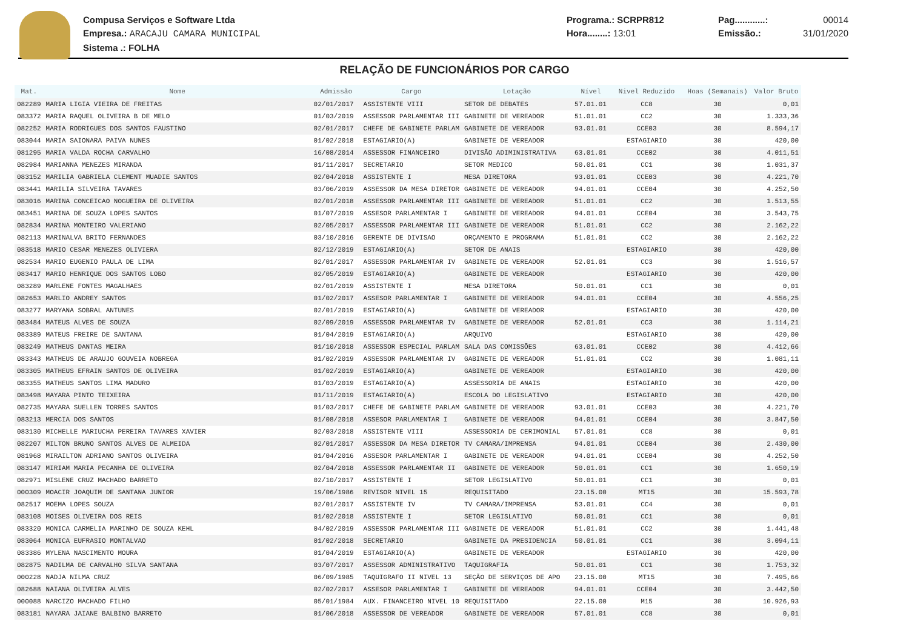Compusa Serviços e Software Ltda
Empresa.: ARACAJU CAMARA MUNICIPAL
Sistema .: FOLHA
Programa.: SCRPR812
Hora........: 13:01
Pag............: 00014
Emissão.: 31/01/2020
RELAÇÃO DE FUNCIONÁRIOS POR CARGO
| Mat. | Nome | Admissão | Cargo | Lotação | Nível | Nivel Reduzido | Hoas (Semanais) | Valor Bruto |
| --- | --- | --- | --- | --- | --- | --- | --- | --- |
| 082289 | MARIA LIGIA VIEIRA DE FREITAS | 02/01/2017 | ASSISTENTE VIII | SETOR DE DEBATES | 57.01.01 | CC8 | 30 | 0,01 |
| 083372 | MARIA RAQUEL OLIVEIRA B DE MELO | 01/03/2019 | ASSESSOR PARLAMENTAR III | GABINETE DE VEREADOR | 51.01.01 | CC2 | 30 | 1.333,36 |
| 082252 | MARIA RODRIGUES DOS SANTOS FAUSTINO | 02/01/2017 | CHEFE DE GABINETE PARLAM | GABINETE DE VEREADOR | 93.01.01 | CCE03 | 30 | 8.594,17 |
| 083044 | MARIA SAIONARA PAIVA NUNES | 01/02/2018 | ESTAGIARIO(A) | GABINETE DE VEREADOR | | ESTAGIARIO | 30 | 420,00 |
| 081295 | MARIA VALDA ROCHA CARVALHO | 16/08/2014 | ASSESSOR FINANCEIRO | DIVISÃO ADIMINISTRATIVA | 63.01.01 | CCE02 | 30 | 4.011,51 |
| 082984 | MARIANNA MENEZES MIRANDA | 01/11/2017 | SECRETARIO | SETOR MEDICO | 50.01.01 | CC1 | 30 | 1.031,37 |
| 083152 | MARILIA GABRIELA CLEMENT MUADIE SANTOS | 02/04/2018 | ASSISTENTE I | MESA DIRETORA | 93.01.01 | CCE03 | 30 | 4.221,70 |
| 083441 | MARILIA SILVEIRA TAVARES | 03/06/2019 | ASSESSOR DA MESA DIRETOR | GABINETE DE VEREADOR | 94.01.01 | CCE04 | 30 | 4.252,50 |
| 083016 | MARINA CONCEICAO NOGUEIRA DE OLIVEIRA | 02/01/2018 | ASSESSOR PARLAMENTAR III | GABINETE DE VEREADOR | 51.01.01 | CC2 | 30 | 1.513,55 |
| 083451 | MARINA DE SOUZA LOPES SANTOS | 01/07/2019 | ASSESOR PARLAMENTAR I | GABINETE DE VEREADOR | 94.01.01 | CCE04 | 30 | 3.543,75 |
| 082834 | MARINA MONTEIRO VALERIANO | 02/05/2017 | ASSESSOR PARLAMENTAR III | GABINETE DE VEREADOR | 51.01.01 | CC2 | 30 | 2.162,22 |
| 082113 | MARINALVA BRITO FERNANDES | 03/10/2016 | GERENTE DE DIVISAO | ORÇAMENTO E PROGRAMA | 51.01.01 | CC2 | 30 | 2.162,22 |
| 083518 | MARIO CESAR MENEZES OLIVIERA | 02/12/2019 | ESTAGIARIO(A) | SETOR DE ANAIS | | ESTAGIARIO | 30 | 420,00 |
| 082534 | MARIO EUGENIO PAULA DE LIMA | 02/01/2017 | ASSESSOR PARLAMENTAR IV | GABINETE DE VEREADOR | 52.01.01 | CC3 | 30 | 1.516,57 |
| 083417 | MARIO HENRIQUE DOS SANTOS LOBO | 02/05/2019 | ESTAGIARIO(A) | GABINETE DE VEREADOR | | ESTAGIARIO | 30 | 420,00 |
| 083289 | MARLENE FONTES MAGALHAES | 02/01/2019 | ASSISTENTE I | MESA DIRETORA | 50.01.01 | CC1 | 30 | 0,01 |
| 082653 | MARLIO ANDREY SANTOS | 01/02/2017 | ASSESOR PARLAMENTAR I | GABINETE DE VEREADOR | 94.01.01 | CCE04 | 30 | 4.556,25 |
| 083277 | MARYANA SOBRAL ANTUNES | 02/01/2019 | ESTAGIARIO(A) | GABINETE DE VEREADOR | | ESTAGIARIO | 30 | 420,00 |
| 083484 | MATEUS ALVES DE SOUZA | 02/09/2019 | ASSESSOR PARLAMENTAR IV | GABINETE DE VEREADOR | 52.01.01 | CC3 | 30 | 1.114,21 |
| 083389 | MATEUS FREIRE DE SANTANA | 01/04/2019 | ESTAGIARIO(A) | ARQUIVO | | ESTAGIARIO | 30 | 420,00 |
| 083249 | MATHEUS DANTAS MEIRA | 01/10/2018 | ASSESSOR ESPECIAL PARLAM | SALA DAS COMISSÕES | 63.01.01 | CCE02 | 30 | 4.412,66 |
| 083343 | MATHEUS DE ARAUJO GOUVEIA NOBREGA | 01/02/2019 | ASSESSOR PARLAMENTAR IV | GABINETE DE VEREADOR | 51.01.01 | CC2 | 30 | 1.081,11 |
| 083305 | MATHEUS EFRAIN SANTOS DE OLIVEIRA | 01/02/2019 | ESTAGIARIO(A) | GABINETE DE VEREADOR | | ESTAGIARIO | 30 | 420,00 |
| 083355 | MATHEUS SANTOS LIMA MADURO | 01/03/2019 | ESTAGIARIO(A) | ASSESSORIA DE ANAIS | | ESTAGIARIO | 30 | 420,00 |
| 083498 | MAYARA PINTO TEIXEIRA | 01/11/2019 | ESTAGIARIO(A) | ESCOLA DO LEGISLATIVO | | ESTAGIARIO | 30 | 420,00 |
| 082735 | MAYARA SUELLEN TORRES SANTOS | 01/03/2017 | CHEFE DE GABINETE PARLAM | GABINETE DE VEREADOR | 93.01.01 | CCE03 | 30 | 4.221,70 |
| 083213 | MERCIA DOS SANTOS | 01/08/2018 | ASSESOR PARLAMENTAR I | GABINETE DE VEREADOR | 94.01.01 | CCE04 | 30 | 3.847,50 |
| 083130 | MICHELLE MARIUCHA PEREIRA TAVARES XAVIER | 02/03/2018 | ASSISTENTE VIII | ASSESSORIA DE CERIMONIAL | 57.01.01 | CC8 | 30 | 0,01 |
| 082207 | MILTON BRUNO SANTOS ALVES DE ALMEIDA | 02/01/2017 | ASSESSOR DA MESA DIRETOR | TV CAMARA/IMPRENSA | 94.01.01 | CCE04 | 30 | 2.430,00 |
| 081968 | MIRAILTON ADRIANO SANTOS OLIVEIRA | 01/04/2016 | ASSESOR PARLAMENTAR I | GABINETE DE VEREADOR | 94.01.01 | CCE04 | 30 | 4.252,50 |
| 083147 | MIRIAM MARIA PECANHA DE OLIVEIRA | 02/04/2018 | ASSESSOR PARLAMENTAR II | GABINETE DE VEREADOR | 50.01.01 | CC1 | 30 | 1.650,19 |
| 082971 | MISLENE CRUZ MACHADO BARRETO | 02/10/2017 | ASSISTENTE I | SETOR LEGISLATIVO | 50.01.01 | CC1 | 30 | 0,01 |
| 000309 | MOACIR JOAQUIM DE SANTANA JUNIOR | 19/06/1986 | REVISOR NIVEL 15 | REQUISITADO | 23.15.00 | MT15 | 30 | 15.593,78 |
| 082517 | MOEMA LOPES SOUZA | 02/01/2017 | ASSISTENTE IV | TV CAMARA/IMPRENSA | 53.01.01 | CC4 | 30 | 0,01 |
| 083108 | MOISES OLIVEIRA DOS REIS | 01/02/2018 | ASSISTENTE I | SETOR LEGISLATIVO | 50.01.01 | CC1 | 30 | 0,01 |
| 083320 | MONICA CARMELIA MARINHO DE SOUZA KEHL | 04/02/2019 | ASSESSOR PARLAMENTAR III | GABINETE DE VEREADOR | 51.01.01 | CC2 | 30 | 1.441,48 |
| 083064 | MONICA EUFRASIO MONTALVAO | 01/02/2018 | SECRETARIO | GABINETE DA PRESIDENCIA | 50.01.01 | CC1 | 30 | 3.094,11 |
| 083386 | MYLENA NASCIMENTO MOURA | 01/04/2019 | ESTAGIARIO(A) | GABINETE DE VEREADOR | | ESTAGIARIO | 30 | 420,00 |
| 082875 | NADILMA DE CARVALHO SILVA SANTANA | 03/07/2017 | ASSESSOR ADMINISTRATIVO | TAQUIGRAFIA | 50.01.01 | CC1 | 30 | 1.753,32 |
| 000228 | NADJA NILMA CRUZ | 06/09/1985 | TAQUIGRAFO II NIVEL 13 | SEÇÃO DE SERVIÇOS DE APO | 23.15.00 | MT15 | 30 | 7.495,66 |
| 082688 | NAIANA OLIVEIRA ALVES | 02/02/2017 | ASSESOR PARLAMENTAR I | GABINETE DE VEREADOR | 94.01.01 | CCE04 | 30 | 3.442,50 |
| 000088 | NARCIZO MACHADO FILHO | 05/01/1984 | AUX. FINANCEIRO NIVEL 10 | REQUISITADO | 22.15.00 | M15 | 30 | 10.926,93 |
| 083181 | NAYARA JAIANE BALBINO BARRETO | 01/06/2018 | ASSESSOR DE VEREADOR | GABINETE DE VEREADOR | 57.01.01 | CC8 | 30 | 0,01 |